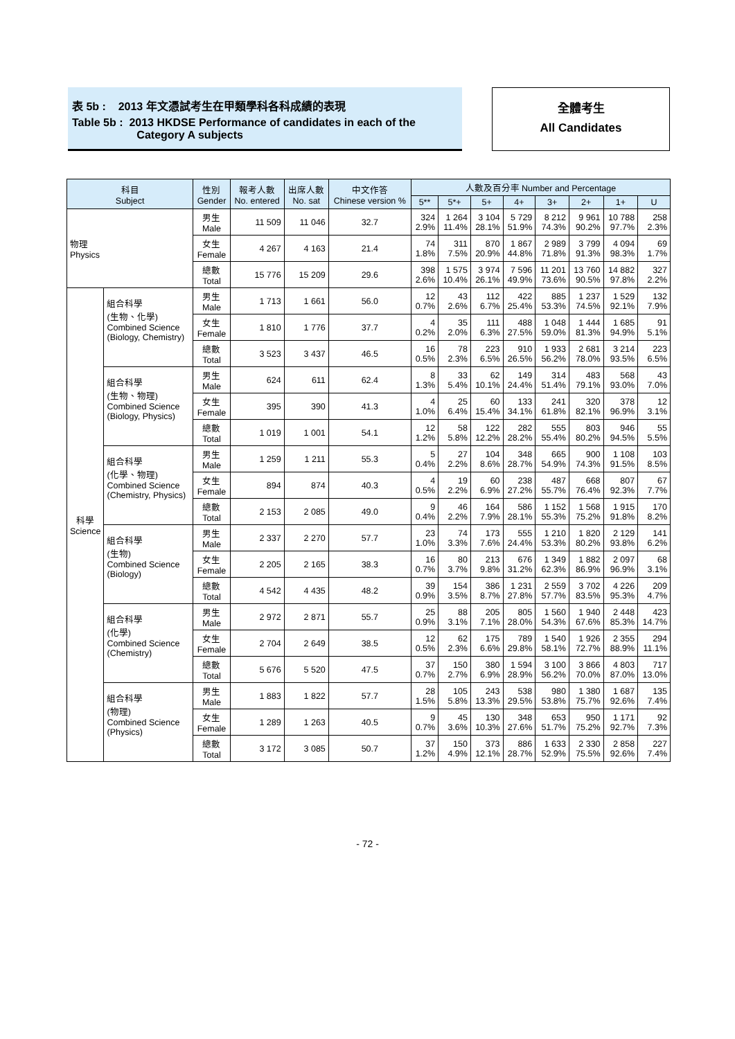表 5b : 2013 年文憑試考生在甲類學科各科成績的表現
Table 5b : 2013 HKDSE Performance of candidates in each of the
Category A subjects
全體考生
All Candidates
| 科目 Subject | | 性別 Gender | 報考人數 No. entered | 出席人數 No. sat | 中文作答 Chinese version % | 人數及百分率 Number and Percentage | | | | | | | |
| --- | --- | --- | --- | --- | --- | --- | --- | --- | --- | --- | --- | --- | --- |
| | | | | | | 5** | 5*+ | 5+ | 4+ | 3+ | 2+ | 1+ | U |
| 物理 Physics | | 男生 Male | 11 509 | 11 046 | 32.7 | 324 2.9% | 1 264 11.4% | 3 104 28.1% | 5 729 51.9% | 8 212 74.3% | 9 961 90.2% | 10 788 97.7% | 258 2.3% |
| | | 女生 Female | 4 267 | 4 163 | 21.4 | 74 1.8% | 311 7.5% | 870 20.9% | 1 867 44.8% | 2 989 71.8% | 3 799 91.3% | 4 094 98.3% | 69 1.7% |
| | | 總數 Total | 15 776 | 15 209 | 29.6 | 398 2.6% | 1 575 10.4% | 3 974 26.1% | 7 596 49.9% | 11 201 73.6% | 13 760 90.5% | 14 882 97.8% | 327 2.2% |
| 科學 Science | 組合科學 (生物、化學) Combined Science (Biology, Chemistry) | 男生 Male | 1 713 | 1 661 | 56.0 | 12 0.7% | 43 2.6% | 112 6.7% | 422 25.4% | 885 53.3% | 1 237 74.5% | 1 529 92.1% | 132 7.9% |
| | | 女生 Female | 1 810 | 1 776 | 37.7 | 4 0.2% | 35 2.0% | 111 6.3% | 488 27.5% | 1 048 59.0% | 1 444 81.3% | 1 685 94.9% | 91 5.1% |
| | | 總數 Total | 3 523 | 3 437 | 46.5 | 16 0.5% | 78 2.3% | 223 6.5% | 910 26.5% | 1 933 56.2% | 2 681 78.0% | 3 214 93.5% | 223 6.5% |
| | 組合科學 (生物、物理) Combined Science (Biology, Physics) | 男生 Male | 624 | 611 | 62.4 | 8 1.3% | 33 5.4% | 62 10.1% | 149 24.4% | 314 51.4% | 483 79.1% | 568 93.0% | 43 7.0% |
| | | 女生 Female | 395 | 390 | 41.3 | 4 1.0% | 25 6.4% | 60 15.4% | 133 34.1% | 241 61.8% | 320 82.1% | 378 96.9% | 12 3.1% |
| | | 總數 Total | 1 019 | 1 001 | 54.1 | 12 1.2% | 58 5.8% | 122 12.2% | 282 28.2% | 555 55.4% | 803 80.2% | 946 94.5% | 55 5.5% |
| | 組合科學 (化學、物理) Combined Science (Chemistry, Physics) | 男生 Male | 1 259 | 1 211 | 55.3 | 5 0.4% | 27 2.2% | 104 8.6% | 348 28.7% | 665 54.9% | 900 74.3% | 1 108 91.5% | 103 8.5% |
| | | 女生 Female | 894 | 874 | 40.3 | 4 0.5% | 19 2.2% | 60 6.9% | 238 27.2% | 487 55.7% | 668 76.4% | 807 92.3% | 67 7.7% |
| | | 總數 Total | 2 153 | 2 085 | 49.0 | 9 0.4% | 46 2.2% | 164 7.9% | 586 28.1% | 1 152 55.3% | 1 568 75.2% | 1 915 91.8% | 170 8.2% |
| | 組合科學 (生物) Combined Science (Biology) | 男生 Male | 2 337 | 2 270 | 57.7 | 23 1.0% | 74 3.3% | 173 7.6% | 555 24.4% | 1 210 53.3% | 1 820 80.2% | 2 129 93.8% | 141 6.2% |
| | | 女生 Female | 2 205 | 2 165 | 38.3 | 16 0.7% | 80 3.7% | 213 9.8% | 676 31.2% | 1 349 62.3% | 1 882 86.9% | 2 097 96.9% | 68 3.1% |
| | | 總數 Total | 4 542 | 4 435 | 48.2 | 39 0.9% | 154 3.5% | 386 8.7% | 1 231 27.8% | 2 559 57.7% | 3 702 83.5% | 4 226 95.3% | 209 4.7% |
| | 組合科學 (化學) Combined Science (Chemistry) | 男生 Male | 2 972 | 2 871 | 55.7 | 25 0.9% | 88 3.1% | 205 7.1% | 805 28.0% | 1 560 54.3% | 1 940 67.6% | 2 448 85.3% | 423 14.7% |
| | | 女生 Female | 2 704 | 2 649 | 38.5 | 12 0.5% | 62 2.3% | 175 6.6% | 789 29.8% | 1 540 58.1% | 1 926 72.7% | 2 355 88.9% | 294 11.1% |
| | | 總數 Total | 5 676 | 5 520 | 47.5 | 37 0.7% | 150 2.7% | 380 6.9% | 1 594 28.9% | 3 100 56.2% | 3 866 70.0% | 4 803 87.0% | 717 13.0% |
| | 組合科學 (物理) Combined Science (Physics) | 男生 Male | 1 883 | 1 822 | 57.7 | 28 1.5% | 105 5.8% | 243 13.3% | 538 29.5% | 980 53.8% | 1 380 75.7% | 1 687 92.6% | 135 7.4% |
| | | 女生 Female | 1 289 | 1 263 | 40.5 | 9 0.7% | 45 3.6% | 130 10.3% | 348 27.6% | 653 51.7% | 950 75.2% | 1 171 92.7% | 92 7.3% |
| | | 總數 Total | 3 172 | 3 085 | 50.7 | 37 1.2% | 150 4.9% | 373 12.1% | 886 28.7% | 1 633 52.9% | 2 330 75.5% | 2 858 92.6% | 227 7.4% |
- 72 -